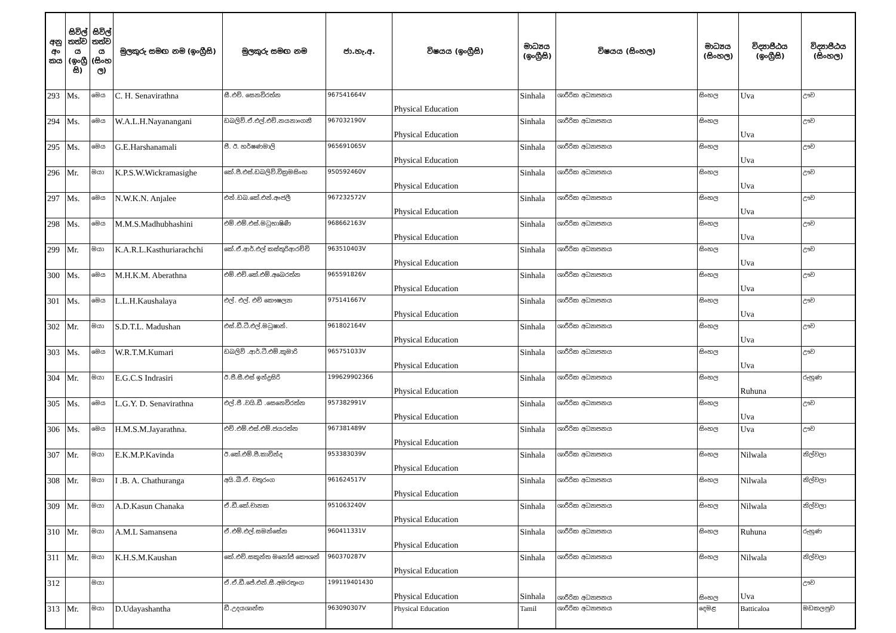| අනු අං කය | සිවිල් තත්ව ය (ඉංග්‍රී සි) | සිවිල් තත්ව ය (සිංහ ල) | මුලකුරු සමඟ නම (ඉංග්‍රීසි) | මුලකුරු සමඟ නම | ජා.හැ.අ. | විෂයය (ඉංග්‍රීසි) | මාධ්‍යය (ඉංග්‍රීසි) | විෂයය (සිංහල) | මාධ්‍යය (සිංහල) | විද්‍යාපීඨය (ඉංග්‍රීසි) | විද්‍යාපීඨය (සිංහල) |
| --- | --- | --- | --- | --- | --- | --- | --- | --- | --- | --- | --- |
| 293 | Ms. | මෙය | C. H. Senavirathna | සී.එච්. සෙනවිරත්න | 967541664V | Physical Education | Sinhala | ශාරීරික අධ්‍යාපනය | සිංහල | Uva | ඌව |
| 294 | Ms. | මෙය | W.A.L.H.Nayanangani | ඩබලිව්.ඒ.එල්.එච්.නයනාංගනී | 967032190V | Physical Education | Sinhala | ශාරීරික අධ්‍යාපනය | සිංහල | Uva | ඌව |
| 295 | Ms. | මෙය | G.E.Harshanamali | ජී. ඊ. හර්ෂණමාලි | 965691065V | Physical Education | Sinhala | ශාරීරික අධ්‍යාපනය | සිංහල | Uva | ඌව |
| 296 | Mr. | මයා | K.P.S.W.Wickramasighe | කේ.පී.එස්.ඩබලිව්.වික්‍රමසිංහ | 950592460V | Physical Education | Sinhala | ශාරීරික අධ්‍යාපනය | සිංහල | Uva | ඌව |
| 297 | Ms. | මෙය | N.W.K.N. Anjalee | එන්.ඩබ.කේ.එන්.අංජලී | 967232572V | Physical Education | Sinhala | ශාරීරික අධ්‍යාපනය | සිංහල | Uva | ඌව |
| 298 | Ms. | මෙය | M.M.S.Madhubhashini | එම්.එම්.එස්.මධුභාෂිණී | 968662163V | Physical Education | Sinhala | ශාරීරික අධ්‍යාපනය | සිංහල | Uva | ඌව |
| 299 | Mr. | මයා | K.A.R.L.Kasthuriarachchi | කේ.ඒ.ආර්.එල් කස්තුරිආරච්චි | 963510403V | Physical Education | Sinhala | ශාරීරික අධ්‍යාපනය | සිංහල | Uva | ඌව |
| 300 | Ms. | මෙය | M.H.K.M. Aberathna | එම්.එච්.කේ.එම්.අබෙරත්න | 965591826V | Physical Education | Sinhala | ශාරීරික අධ්‍යාපනය | සිංහල | Uva | ඌව |
| 301 | Ms. | මෙය | L.L.H.Kaushalaya | එල්. එල්. එච් කෞෂල්‍යා | 975141667V | Physical Education | Sinhala | ශාරීරික අධ්‍යාපනය | සිංහල | Uva | ඌව |
| 302 | Mr. | මයා | S.D.T.L. Madushan | එස්.ඩී.ටී.එල්.මධුෂාන්. | 961802164V | Physical Education | Sinhala | ශාරීරික අධ්‍යාපනය | සිංහල | Uva | ඌව |
| 303 | Ms. | මෙය | W.R.T.M.Kumari | ඩබලිව් .ආර්.ටී.එම්.කුමාරි | 965751033V | Physical Education | Sinhala | ශාරීරික අධ්‍යාපනය | සිංහල | Uva | ඌව |
| 304 | Mr. | මයා | E.G.C.S Indrasiri | ඊ.ජී.සී.එස් ඉන්ද්‍රසිරි | 199629902366 | Physical Education | Sinhala | ශාරීරික අධ්‍යාපනය | සිංහල | Ruhuna | රුහුණ |
| 305 | Ms. | මෙය | L.G.Y. D. Senavirathna | එල්.ජී .වයි.ඩී .සෙනෙවිරත්න | 957382991V | Physical Education | Sinhala | ශාරීරික අධ්‍යාපනය | සිංහල | Uva | ඌව |
| 306 | Ms. | මෙය | H.M.S.M.Jayarathna. | එච්.එම්.එස්.එම්.ජයරත්න | 967381489V | Physical Education | Sinhala | ශාරීරික අධ්‍යාපනය | සිංහල | Uva | ඌව |
| 307 | Mr. | මයා | E.K.M.P.Kavinda | ඊ.කේ.එම්.පී.කාවින්ද | 953383039V | Physical Education | Sinhala | ශාරීරික අධ්‍යාපනය | සිංහල | Nilwala | නිල්වලා |
| 308 | Mr. | මයා | I .B. A. Chathuranga | අයි.බී.ඒ. චතුරංග | 961624517V | Physical Education | Sinhala | ශාරීරික අධ්‍යාපනය | සිංහල | Nilwala | නිල්වලා |
| 309 | Mr. | මයා | A.D.Kasun Chanaka | ඒ.ඩී.කේ.චානක | 951063240V | Physical Education | Sinhala | ශාරීරික අධ්‍යාපනය | සිංහල | Nilwala | නිල්වලා |
| 310 | Mr. | මයා | A.M.L Samansena | ඒ.එම්.එල්.සමන්සේන | 960411331V | Physical Education | Sinhala | ශාරීරික අධ්‍යාපනය | සිංහල | Ruhuna | රුහුණ |
| 311 | Mr. | මයා | K.H.S.M.Kaushan | කේ.එච්.සකුන්ත මනෝජ් කෞශන් | 960370287V | Physical Education | Sinhala | ශාරීරික අධ්‍යාපනය | සිංහල | Nilwala | නිල්වලා |
| 312 | | මයා | | ඒ.ඒ.ඩී.ජේ.එන්.සී.අමරතුංග | 199119401430 | Physical Education | Sinhala | ශාරීරික අධ්‍යාපනය | සිංහල | Uva | ඌව |
| 313 | Mr. | මයා | D.Udayashantha | ඩී.උදයශාන්ත | 963090307V | Physical Education | Tamil | ශාරීරික අධ්‍යාපනය | දෙමළ | Batticaloa | මඩකලපුව |